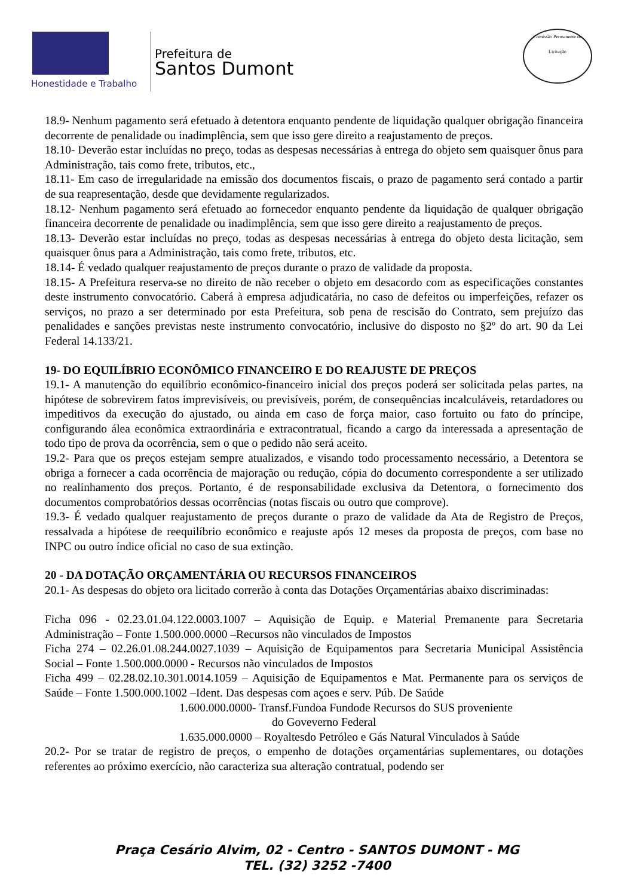Honestidade e Trabalho
Prefeitura de
Santos Dumont
Comissão Permanente de Licitação
18.9- Nenhum pagamento será efetuado à detentora enquanto pendente de liquidação qualquer obrigação financeira decorrente de penalidade ou inadimplência, sem que isso gere direito a reajustamento de preços.
18.10- Deverão estar incluídas no preço, todas as despesas necessárias à entrega do objeto sem quaisquer ônus para Administração, tais como frete, tributos, etc.,
18.11- Em caso de irregularidade na emissão dos documentos fiscais, o prazo de pagamento será contado a partir de sua reapresentação, desde que devidamente regularizados.
18.12- Nenhum pagamento será efetuado ao fornecedor enquanto pendente da liquidação de qualquer obrigação financeira decorrente de penalidade ou inadimplência, sem que isso gere direito a reajustamento de preços.
18.13- Deverão estar incluídas no preço, todas as despesas necessárias à entrega do objeto desta licitação, sem quaisquer ônus para a Administração, tais como frete, tributos, etc.
18.14- É vedado qualquer reajustamento de preços durante o prazo de validade da proposta.
18.15- A Prefeitura reserva-se no direito de não receber o objeto em desacordo com as especificações constantes deste instrumento convocatório. Caberá à empresa adjudicatária, no caso de defeitos ou imperfeições, refazer os serviços, no prazo a ser determinado por esta Prefeitura, sob pena de rescisão do Contrato, sem prejuízo das penalidades e sanções previstas neste instrumento convocatório, inclusive do disposto no §2º do art. 90 da Lei Federal 14.133/21.
19- DO EQUILÍBRIO ECONÔMICO FINANCEIRO E DO REAJUSTE DE PREÇOS
19.1- A manutenção do equilíbrio econômico-financeiro inicial dos preços poderá ser solicitada pelas partes, na hipótese de sobrevirem fatos imprevisíveis, ou previsíveis, porém, de consequências incalculáveis, retardadores ou impeditivos da execução do ajustado, ou ainda em caso de força maior, caso fortuito ou fato do príncipe, configurando álea econômica extraordinária e extracontratual, ficando a cargo da interessada a apresentação de todo tipo de prova da ocorrência, sem o que o pedido não será aceito.
19.2- Para que os preços estejam sempre atualizados, e visando todo processamento necessário, a Detentora se obriga a fornecer a cada ocorrência de majoração ou redução, cópia do documento correspondente a ser utilizado no realinhamento dos preços. Portanto, é de responsabilidade exclusiva da Detentora, o fornecimento dos documentos comprobatórios dessas ocorrências (notas fiscais ou outro que comprove).
19.3- É vedado qualquer reajustamento de preços durante o prazo de validade da Ata de Registro de Preços, ressalvada a hipótese de reequilíbrio econômico e reajuste após 12 meses da proposta de preços, com base no INPC ou outro índice oficial no caso de sua extinção.
20 - DA DOTAÇÃO ORÇAMENTÁRIA OU RECURSOS FINANCEIROS
20.1- As despesas do objeto ora licitado correrão à conta das Dotações Orçamentárias abaixo discriminadas:
Ficha 096 - 02.23.01.04.122.0003.1007 – Aquisição de Equip. e Material Premanente para Secretaria Administração – Fonte 1.500.000.0000 –Recursos não vinculados de Impostos
Ficha 274 – 02.26.01.08.244.0027.1039 – Aquisição de Equipamentos para Secretaria Municipal Assistência Social – Fonte 1.500.000.0000 - Recursos não vinculados de Impostos
Ficha 499 – 02.28.02.10.301.0014.1059 – Aquisição de Equipamentos e Mat. Permanente para os serviços de Saúde – Fonte 1.500.000.1002 –Ident. Das despesas com açoes e serv. Púb. De Saúde
1.600.000.0000- Transf.Fundoa Fundode Recursos do SUS proveniente
do Goveverno Federal
1.635.000.0000 – Royaltesdo Petróleo e Gás Natural Vinculados à Saúde
20.2- Por se tratar de registro de preços, o empenho de dotações orçamentárias suplementares, ou dotações referentes ao próximo exercício, não caracteriza sua alteração contratual, podendo ser
Praça Cesário Alvim, 02 - Centro - SANTOS DUMONT - MG
TEL. (32) 3252 -7400